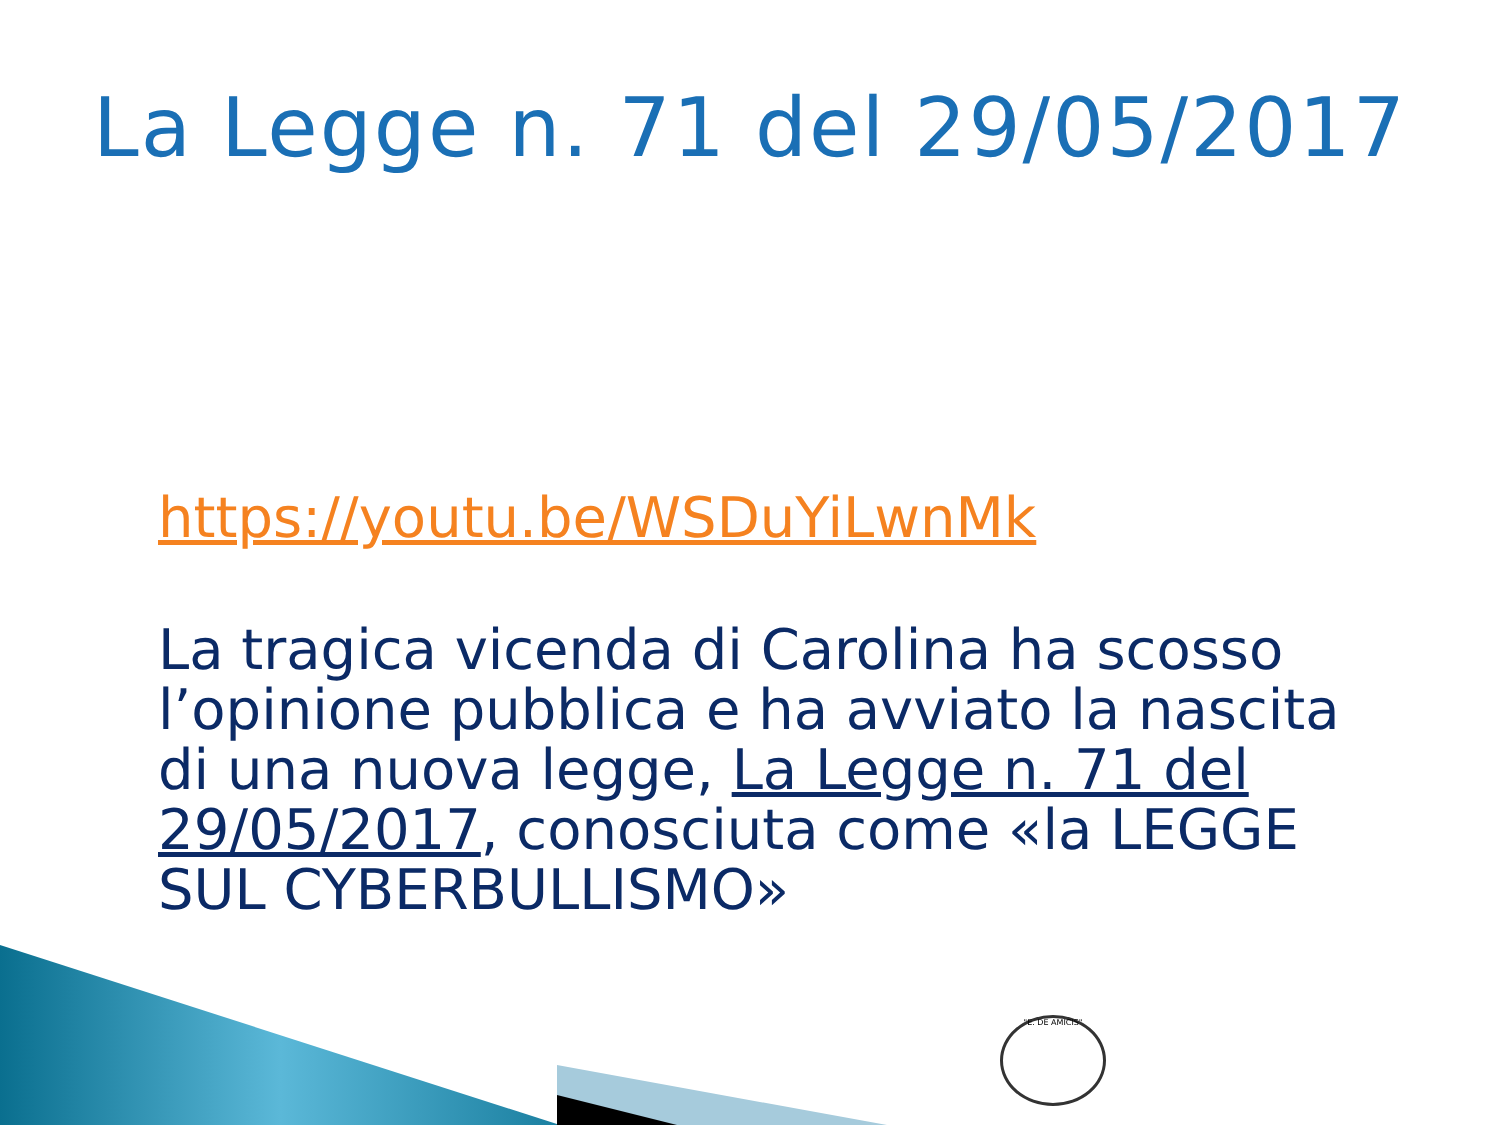La Legge n. 71 del 29/05/2017
https://youtu.be/WSDuYiLwnMk
La tragica vicenda di Carolina ha scosso l’opinione pubblica e ha avviato la nascita di una nuova legge, La Legge n. 71 del 29/05/2017, conosciuta come «la LEGGE SUL CYBERBULLISMO»
"E. DE AMICIS"